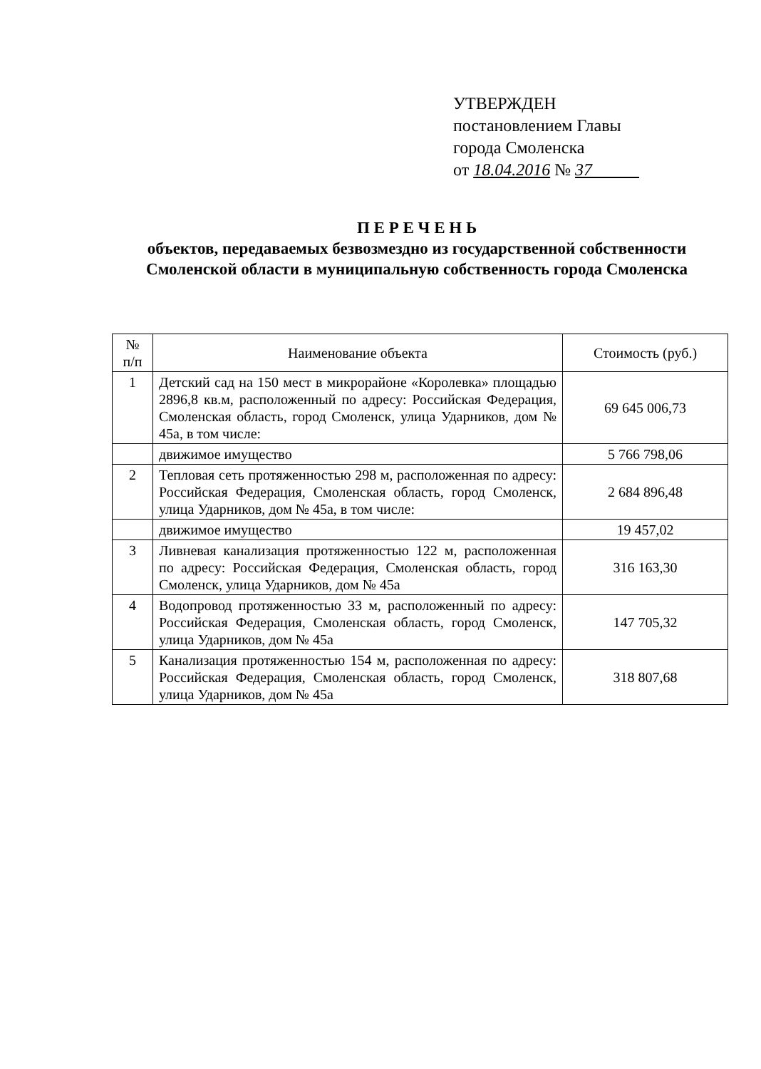УТВЕРЖДЕН
постановлением Главы
города Смоленска
от 18.04.2016 № 37
П Е Р Е Ч Е Н Ь
объектов, передаваемых безвозмездно из государственной собственности Смоленской области в муниципальную собственность города Смоленска
| № п/п | Наименование объекта | Стоимость (руб.) |
| --- | --- | --- |
| 1 | Детский сад на 150 мест в микрорайоне «Королевка» площадью 2896,8 кв.м, расположенный по адресу: Российская Федерация, Смоленская область, город Смоленск, улица Ударников, дом № 45а, в том числе: | 69 645 006,73 |
| | движимое имущество | 5 766 798,06 |
| 2 | Тепловая сеть протяженностью 298 м, расположенная по адресу: Российская Федерация, Смоленская область, город Смоленск, улица Ударников, дом № 45а, в том числе: | 2 684 896,48 |
| | движимое имущество | 19 457,02 |
| 3 | Ливневая канализация протяженностью 122 м, расположенная по адресу: Российская Федерация, Смоленская область, город Смоленск, улица Ударников, дом № 45а | 316 163,30 |
| 4 | Водопровод протяженностью 33 м, расположенный по адресу: Российская Федерация, Смоленская область, город Смоленск, улица Ударников, дом № 45а | 147 705,32 |
| 5 | Канализация протяженностью 154 м, расположенная по адресу: Российская Федерация, Смоленская область, город Смоленск, улица Ударников, дом № 45а | 318 807,68 |